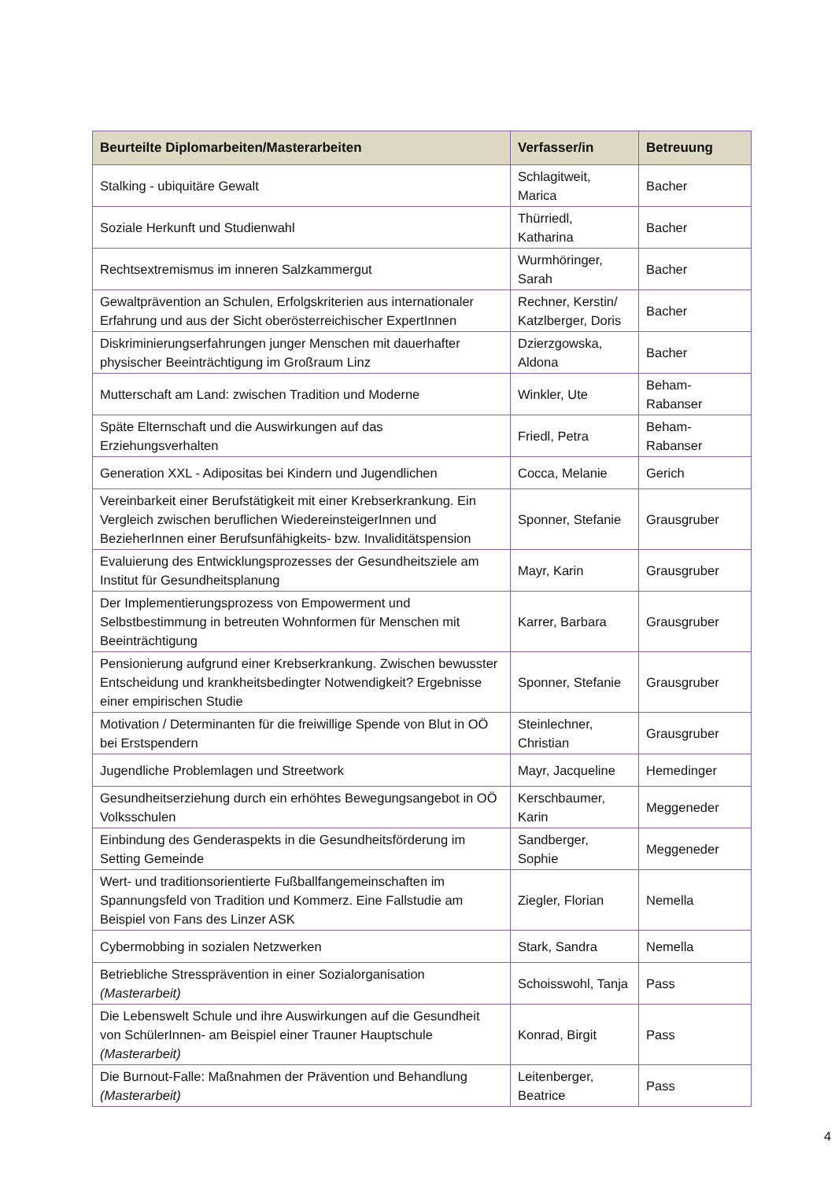| Beurteilte Diplomarbeiten/Masterarbeiten | Verfasser/in | Betreuung |
| --- | --- | --- |
| Stalking - ubiquitäre Gewalt | Schlagitweit, Marica | Bacher |
| Soziale Herkunft und Studienwahl | Thürriedl, Katharina | Bacher |
| Rechtsextremismus im inneren Salzkammergut | Wurmhöringer, Sarah | Bacher |
| Gewaltprävention an Schulen, Erfolgskriterien aus internationaler Erfahrung und aus der Sicht oberösterreichischer ExpertInnen | Rechner, Kerstin/ Katzlberger, Doris | Bacher |
| Diskriminierungserfahrungen junger Menschen mit dauerhafter physischer Beeinträchtigung im Großraum Linz | Dzierzgowska, Aldona | Bacher |
| Mutterschaft am Land: zwischen Tradition und Moderne | Winkler, Ute | Beham-Rabanser |
| Späte Elternschaft und die Auswirkungen auf das Erziehungsverhalten | Friedl, Petra | Beham-Rabanser |
| Generation XXL - Adipositas bei Kindern und Jugendlichen | Cocca, Melanie | Gerich |
| Vereinbarkeit einer Berufstätigkeit mit einer Krebserkrankung. Ein Vergleich zwischen beruflichen WiedereinsteigerInnen und BezieherInnen einer Berufsunfähigkeits- bzw. Invaliditätspension | Sponner, Stefanie | Grausgruber |
| Evaluierung des Entwicklungsprozesses der Gesundheitsziele am Institut für Gesundheitsplanung | Mayr, Karin | Grausgruber |
| Der Implementierungsprozess von Empowerment und Selbstbestimmung in betreuten Wohnformen für Menschen mit Beeinträchtigung | Karrer, Barbara | Grausgruber |
| Pensionierung aufgrund einer Krebserkrankung. Zwischen bewusster Entscheidung und krankheitsbedingter Notwendigkeit? Ergebnisse einer empirischen Studie | Sponner, Stefanie | Grausgruber |
| Motivation / Determinanten für die freiwillige Spende von Blut in OÖ bei Erstspendern | Steinlechner, Christian | Grausgruber |
| Jugendliche Problemlagen und Streetwork | Mayr, Jacqueline | Hemedinger |
| Gesundheitserziehung durch ein erhöhtes Bewegungsangebot in OÖ Volksschulen | Kerschbaumer, Karin | Meggeneder |
| Einbindung des Genderaspekts in die Gesundheitsförderung im Setting Gemeinde | Sandberger, Sophie | Meggeneder |
| Wert- und traditionsorientierte Fußballfangemeinschaften im Spannungsfeld von Tradition und Kommerz. Eine Fallstudie am Beispiel von Fans des Linzer ASK | Ziegler, Florian | Nemella |
| Cybermobbing in sozialen Netzwerken | Stark, Sandra | Nemella |
| Betriebliche Stressprävention in einer Sozialorganisation (Masterarbeit) | Schoisswohl, Tanja | Pass |
| Die Lebenswelt Schule und ihre Auswirkungen auf die Gesundheit von SchülerInnen- am Beispiel einer Trauner Hauptschule (Masterarbeit) | Konrad, Birgit | Pass |
| Die Burnout-Falle: Maßnahmen der Prävention und Behandlung (Masterarbeit) | Leitenberger, Beatrice | Pass |
4